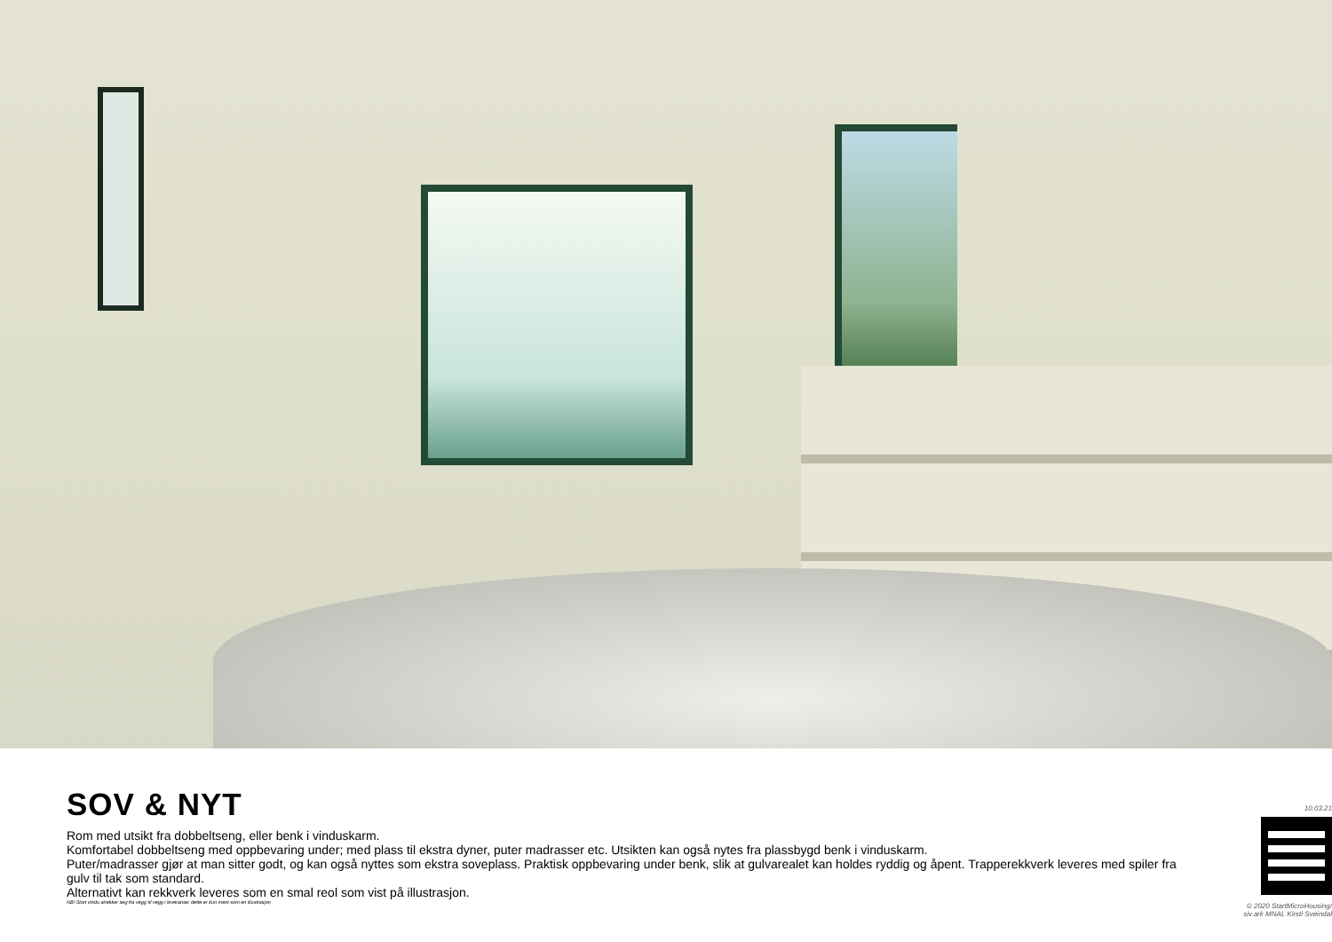SOV & NYT
Rom med utsikt fra dobbeltseng, eller benk i vinduskarm.
Komfortabel dobbeltseng med oppbevaring under; med plass til ekstra dyner, puter madrasser etc. Utsikten kan også nytes fra plassbygd benk i vinduskarm.
Puter/madrasser gjør at man sitter godt, og kan også nyttes som ekstra soveplass. Praktisk oppbevaring under benk, slik at gulvarealet kan holdes ryddig og åpent. Trapperekkverk leveres med spiler fra gulv til tak som standard.
Alternativt kan rekkverk leveres som en smal reol som vist på illustrasjon.
NB! Stort vindu strekker seg fra vegg til vegg i leveranse; dette er kun ment som en illustrasjon
10.03.21
© 2020 StartMicroHousing/
siv.ark MNAL Kirsti Sveindal